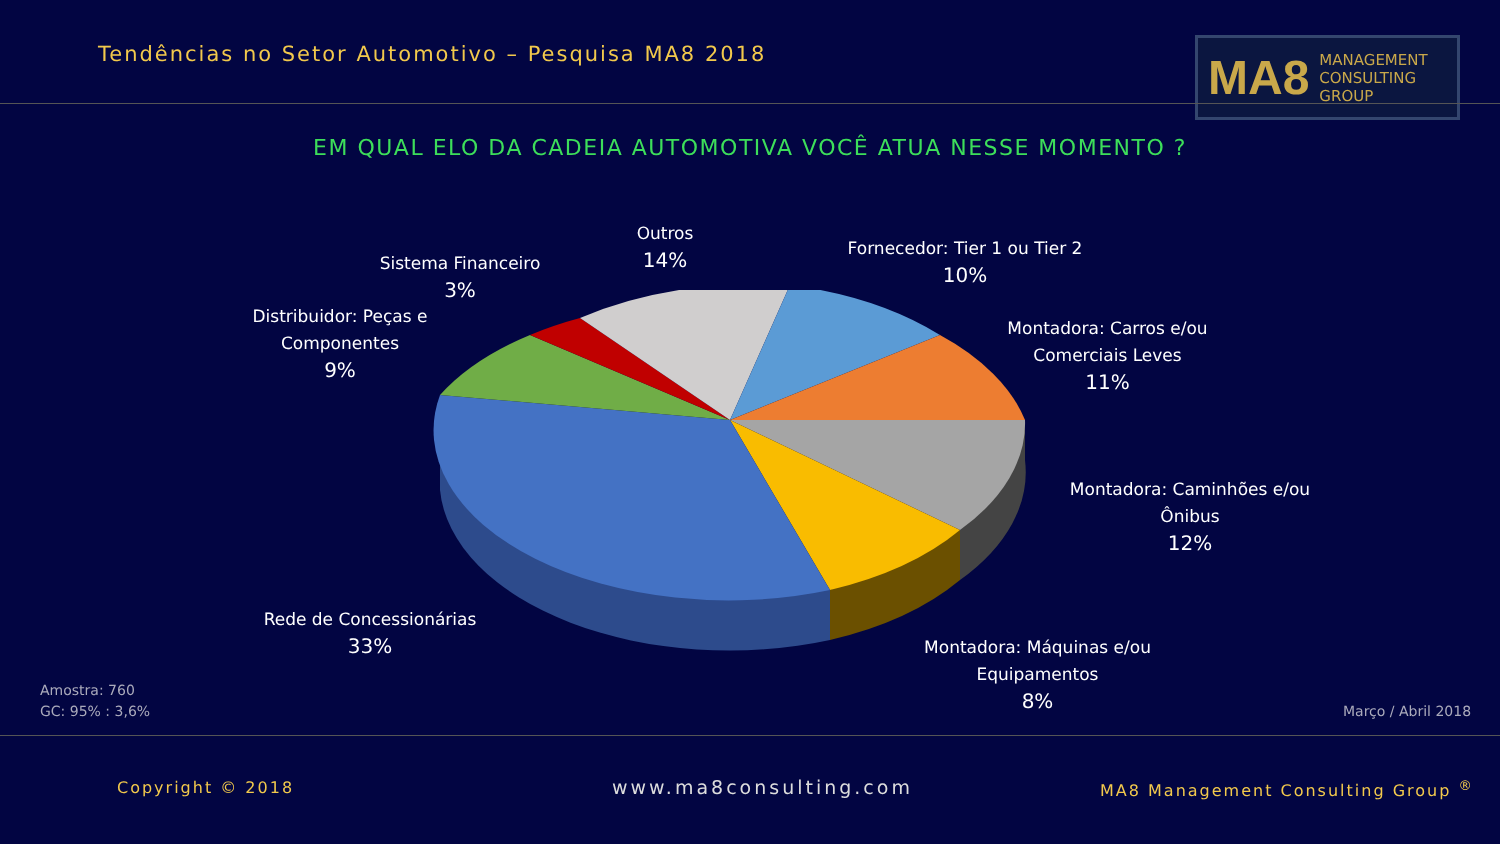Tendências no Setor Automotivo – Pesquisa MA8 2018
MA8 MANAGEMENT
CONSULTING GROUP
EM QUAL ELO DA CADEIA AUTOMOTIVA VOCÊ ATUA NESSE MOMENTO ?
Outros
14%
Sistema Financeiro
3%
Distribuidor: Peças e
Componentes
9%
Fornecedor: Tier 1 ou Tier 2
10%
Montadora: Carros e/ou
Comerciais Leves
11%
Montadora: Caminhões e/ou
Ônibus
12%
Montadora: Máquinas e/ou
Equipamentos
8%
Rede de Concessionárias
33%
Amostra: 760
GC: 95% : 3,6%
Março / Abril 2018
Copyright © 2018 www.ma8consulting.com
MA8 Management Consulting Group <sup>®</sup>